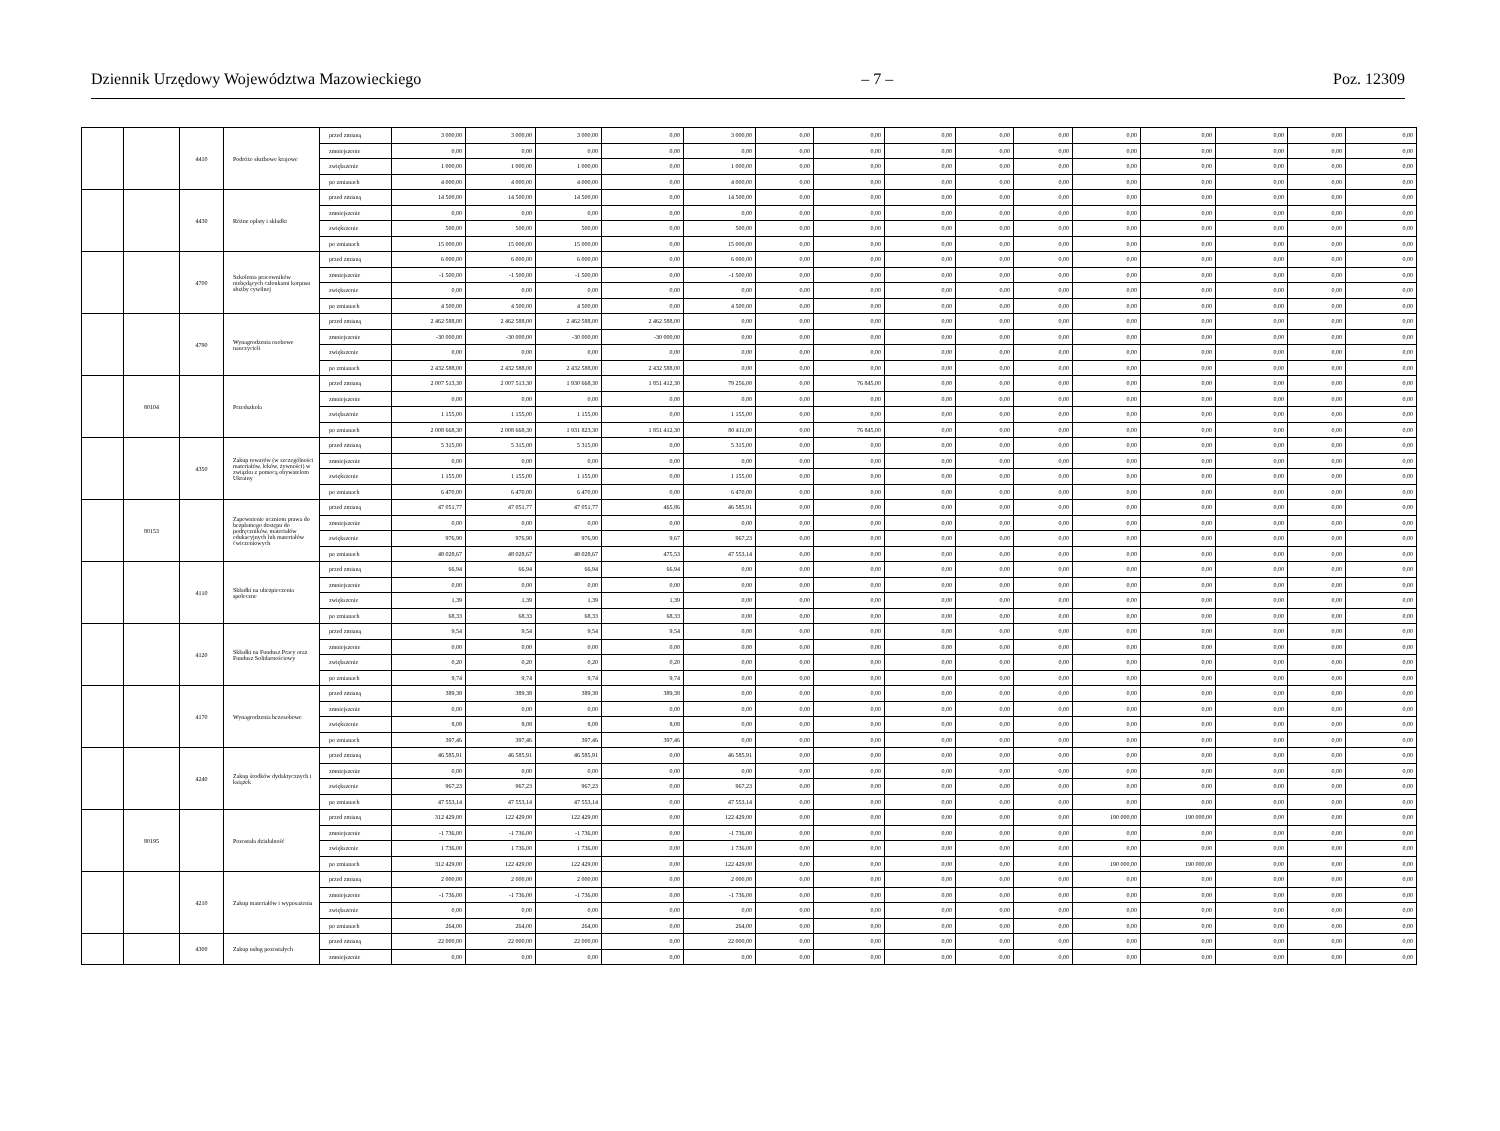Dziennik Urzędowy Województwa Mazowieckiego – 7 – Poz. 12309
| | | 4410 | Podróże służbowe krajowe | przed zmianą | 3 000,00 | 3 000,00 | 3 000,00 | 0,00 | 3 000,00 | 0,00 | 0,00 | 0,00 | 0,00 | 0,00 | 0,00 | 0,00 | 0,00 | 0,00 | 0,00 |
| | | | | zmniejszenie | 0,00 | 0,00 | 0,00 | 0,00 | 0,00 | 0,00 | 0,00 | 0,00 | 0,00 | 0,00 | 0,00 | 0,00 | 0,00 | 0,00 | 0,00 |
| | | | | zwiększenie | 1 000,00 | 1 000,00 | 1 000,00 | 0,00 | 1 000,00 | 0,00 | 0,00 | 0,00 | 0,00 | 0,00 | 0,00 | 0,00 | 0,00 | 0,00 | 0,00 |
| | | | | po zmianach | 4 000,00 | 4 000,00 | 4 000,00 | 0,00 | 4 000,00 | 0,00 | 0,00 | 0,00 | 0,00 | 0,00 | 0,00 | 0,00 | 0,00 | 0,00 | 0,00 |
| | | 4430 | Różne opłaty i składki | przed zmianą | 14 500,00 | 14 500,00 | 14 500,00 | 0,00 | 14 500,00 | 0,00 | 0,00 | 0,00 | 0,00 | 0,00 | 0,00 | 0,00 | 0,00 | 0,00 | 0,00 |
| | | | | zmniejszenie | 0,00 | 0,00 | 0,00 | 0,00 | 0,00 | 0,00 | 0,00 | 0,00 | 0,00 | 0,00 | 0,00 | 0,00 | 0,00 | 0,00 | 0,00 |
| | | | | zwiększenie | 500,00 | 500,00 | 500,00 | 0,00 | 500,00 | 0,00 | 0,00 | 0,00 | 0,00 | 0,00 | 0,00 | 0,00 | 0,00 | 0,00 | 0,00 |
| | | | | po zmianach | 15 000,00 | 15 000,00 | 15 000,00 | 0,00 | 15 000,00 | 0,00 | 0,00 | 0,00 | 0,00 | 0,00 | 0,00 | 0,00 | 0,00 | 0,00 | 0,00 |
| | | 4700 | Szkolenia pracowników niebędących członkami korpusu służby cywilnej | przed zmianą | 6 000,00 | 6 000,00 | 6 000,00 | 0,00 | 6 000,00 | 0,00 | 0,00 | 0,00 | 0,00 | 0,00 | 0,00 | 0,00 | 0,00 | 0,00 | 0,00 |
| | | | | zmniejszenie | -1 500,00 | -1 500,00 | -1 500,00 | 0,00 | -1 500,00 | 0,00 | 0,00 | 0,00 | 0,00 | 0,00 | 0,00 | 0,00 | 0,00 | 0,00 | 0,00 |
| | | | | zwiększenie | 0,00 | 0,00 | 0,00 | 0,00 | 0,00 | 0,00 | 0,00 | 0,00 | 0,00 | 0,00 | 0,00 | 0,00 | 0,00 | 0,00 | 0,00 |
| | | | | po zmianach | 4 500,00 | 4 500,00 | 4 500,00 | 0,00 | 4 500,00 | 0,00 | 0,00 | 0,00 | 0,00 | 0,00 | 0,00 | 0,00 | 0,00 | 0,00 | 0,00 |
| | | 4790 | Wynagrodzenia osobowe nauczycieli | przed zmianą | 2 462 588,00 | 2 462 588,00 | 2 462 588,00 | 2 462 588,00 | 0,00 | 0,00 | 0,00 | 0,00 | 0,00 | 0,00 | 0,00 | 0,00 | 0,00 | 0,00 | 0,00 |
| | | | | zmniejszenie | -30 000,00 | -30 000,00 | -30 000,00 | -30 000,00 | 0,00 | 0,00 | 0,00 | 0,00 | 0,00 | 0,00 | 0,00 | 0,00 | 0,00 | 0,00 | 0,00 |
| | | | | zwiększenie | 0,00 | 0,00 | 0,00 | 0,00 | 0,00 | 0,00 | 0,00 | 0,00 | 0,00 | 0,00 | 0,00 | 0,00 | 0,00 | 0,00 | 0,00 |
| | | | | po zmianach | 2 432 588,00 | 2 432 588,00 | 2 432 588,00 | 2 432 588,00 | 0,00 | 0,00 | 0,00 | 0,00 | 0,00 | 0,00 | 0,00 | 0,00 | 0,00 | 0,00 | 0,00 |
| | 80104 | | Przedszkola | przed zmianą | 2 007 513,30 | 2 007 513,30 | 1 930 668,30 | 1 851 412,30 | 79 256,00 | 0,00 | 76 845,00 | 0,00 | 0,00 | 0,00 | 0,00 | 0,00 | 0,00 | 0,00 | 0,00 |
| | | | | zmniejszenie | 0,00 | 0,00 | 0,00 | 0,00 | 0,00 | 0,00 | 0,00 | 0,00 | 0,00 | 0,00 | 0,00 | 0,00 | 0,00 | 0,00 | 0,00 |
| | | | | zwiększenie | 1 155,00 | 1 155,00 | 1 155,00 | 0,00 | 1 155,00 | 0,00 | 0,00 | 0,00 | 0,00 | 0,00 | 0,00 | 0,00 | 0,00 | 0,00 | 0,00 |
| | | | | po zmianach | 2 008 668,30 | 2 008 668,30 | 1 931 823,30 | 1 851 412,30 | 80 411,00 | 0,00 | 76 845,00 | 0,00 | 0,00 | 0,00 | 0,00 | 0,00 | 0,00 | 0,00 | 0,00 |
| | | 4350 | Zakup towarów (w szczególności materiałów, leków, żywności) w związku z pomocą obywatelom Ukrainy | przed zmianą | 5 315,00 | 5 315,00 | 5 315,00 | 0,00 | 5 315,00 | 0,00 | 0,00 | 0,00 | 0,00 | 0,00 | 0,00 | 0,00 | 0,00 | 0,00 | 0,00 |
| | | | | zmniejszenie | 0,00 | 0,00 | 0,00 | 0,00 | 0,00 | 0,00 | 0,00 | 0,00 | 0,00 | 0,00 | 0,00 | 0,00 | 0,00 | 0,00 | 0,00 |
| | | | | zwiększenie | 1 155,00 | 1 155,00 | 1 155,00 | 0,00 | 1 155,00 | 0,00 | 0,00 | 0,00 | 0,00 | 0,00 | 0,00 | 0,00 | 0,00 | 0,00 | 0,00 |
| | | | | po zmianach | 6 470,00 | 6 470,00 | 6 470,00 | 0,00 | 6 470,00 | 0,00 | 0,00 | 0,00 | 0,00 | 0,00 | 0,00 | 0,00 | 0,00 | 0,00 | 0,00 |
| | 80153 | | Zapewnienie uczniom prawa do bezpłatnego dostępu do podręczników, materiałów edukacyjnych lub materiałów ćwiczeniowych | przed zmianą | 47 051,77 | 47 051,77 | 47 051,77 | 465,86 | 46 585,91 | 0,00 | 0,00 | 0,00 | 0,00 | 0,00 | 0,00 | 0,00 | 0,00 | 0,00 | 0,00 |
| | | | | zmniejszenie | 0,00 | 0,00 | 0,00 | 0,00 | 0,00 | 0,00 | 0,00 | 0,00 | 0,00 | 0,00 | 0,00 | 0,00 | 0,00 | 0,00 | 0,00 |
| | | | | zwiększenie | 976,90 | 976,90 | 976,90 | 9,67 | 967,23 | 0,00 | 0,00 | 0,00 | 0,00 | 0,00 | 0,00 | 0,00 | 0,00 | 0,00 | 0,00 |
| | | | | po zmianach | 48 028,67 | 48 028,67 | 48 028,67 | 475,53 | 47 553,14 | 0,00 | 0,00 | 0,00 | 0,00 | 0,00 | 0,00 | 0,00 | 0,00 | 0,00 | 0,00 |
| | | 4110 | Składki na ubezpieczenia społeczne | przed zmianą | 66,94 | 66,94 | 66,94 | 66,94 | 0,00 | 0,00 | 0,00 | 0,00 | 0,00 | 0,00 | 0,00 | 0,00 | 0,00 | 0,00 | 0,00 |
| | | | | zmniejszenie | 0,00 | 0,00 | 0,00 | 0,00 | 0,00 | 0,00 | 0,00 | 0,00 | 0,00 | 0,00 | 0,00 | 0,00 | 0,00 | 0,00 | 0,00 |
| | | | | zwiększenie | 1,39 | 1,39 | 1,39 | 1,39 | 0,00 | 0,00 | 0,00 | 0,00 | 0,00 | 0,00 | 0,00 | 0,00 | 0,00 | 0,00 | 0,00 |
| | | | | po zmianach | 68,33 | 68,33 | 68,33 | 68,33 | 0,00 | 0,00 | 0,00 | 0,00 | 0,00 | 0,00 | 0,00 | 0,00 | 0,00 | 0,00 | 0,00 |
| | | 4120 | Składki na Fundusz Pracy oraz Fundusz Solidarnościowy | przed zmianą | 9,54 | 9,54 | 9,54 | 9,54 | 0,00 | 0,00 | 0,00 | 0,00 | 0,00 | 0,00 | 0,00 | 0,00 | 0,00 | 0,00 | 0,00 |
| | | | | zmniejszenie | 0,00 | 0,00 | 0,00 | 0,00 | 0,00 | 0,00 | 0,00 | 0,00 | 0,00 | 0,00 | 0,00 | 0,00 | 0,00 | 0,00 | 0,00 |
| | | | | zwiększenie | 0,20 | 0,20 | 0,20 | 0,20 | 0,00 | 0,00 | 0,00 | 0,00 | 0,00 | 0,00 | 0,00 | 0,00 | 0,00 | 0,00 | 0,00 |
| | | | | po zmianach | 9,74 | 9,74 | 9,74 | 9,74 | 0,00 | 0,00 | 0,00 | 0,00 | 0,00 | 0,00 | 0,00 | 0,00 | 0,00 | 0,00 | 0,00 |
| | | 4170 | Wynagrodzenia bezosobowe | przed zmianą | 389,38 | 389,38 | 389,38 | 389,38 | 0,00 | 0,00 | 0,00 | 0,00 | 0,00 | 0,00 | 0,00 | 0,00 | 0,00 | 0,00 | 0,00 |
| | | | | zmniejszenie | 0,00 | 0,00 | 0,00 | 0,00 | 0,00 | 0,00 | 0,00 | 0,00 | 0,00 | 0,00 | 0,00 | 0,00 | 0,00 | 0,00 | 0,00 |
| | | | | zwiększenie | 8,08 | 8,08 | 8,08 | 8,08 | 0,00 | 0,00 | 0,00 | 0,00 | 0,00 | 0,00 | 0,00 | 0,00 | 0,00 | 0,00 | 0,00 |
| | | | | po zmianach | 397,46 | 397,46 | 397,46 | 397,46 | 0,00 | 0,00 | 0,00 | 0,00 | 0,00 | 0,00 | 0,00 | 0,00 | 0,00 | 0,00 | 0,00 |
| | | 4240 | Zakup środków dydaktycznych i książek | przed zmianą | 46 585,91 | 46 585,91 | 46 585,91 | 0,00 | 46 585,91 | 0,00 | 0,00 | 0,00 | 0,00 | 0,00 | 0,00 | 0,00 | 0,00 | 0,00 | 0,00 |
| | | | | zmniejszenie | 0,00 | 0,00 | 0,00 | 0,00 | 0,00 | 0,00 | 0,00 | 0,00 | 0,00 | 0,00 | 0,00 | 0,00 | 0,00 | 0,00 | 0,00 |
| | | | | zwiększenie | 967,23 | 967,23 | 967,23 | 0,00 | 967,23 | 0,00 | 0,00 | 0,00 | 0,00 | 0,00 | 0,00 | 0,00 | 0,00 | 0,00 | 0,00 |
| | | | | po zmianach | 47 553,14 | 47 553,14 | 47 553,14 | 0,00 | 47 553,14 | 0,00 | 0,00 | 0,00 | 0,00 | 0,00 | 0,00 | 0,00 | 0,00 | 0,00 | 0,00 |
| | 80195 | | Pozostała działalność | przed zmianą | 312 429,00 | 122 429,00 | 122 429,00 | 0,00 | 122 429,00 | 0,00 | 0,00 | 0,00 | 0,00 | 0,00 | 190 000,00 | 190 000,00 | 0,00 | 0,00 | 0,00 |
| | | | | zmniejszenie | -1 736,00 | -1 736,00 | -1 736,00 | 0,00 | -1 736,00 | 0,00 | 0,00 | 0,00 | 0,00 | 0,00 | 0,00 | 0,00 | 0,00 | 0,00 | 0,00 |
| | | | | zwiększenie | 1 736,00 | 1 736,00 | 1 736,00 | 0,00 | 1 736,00 | 0,00 | 0,00 | 0,00 | 0,00 | 0,00 | 0,00 | 0,00 | 0,00 | 0,00 | 0,00 |
| | | | | po zmianach | 312 429,00 | 122 429,00 | 122 429,00 | 0,00 | 122 429,00 | 0,00 | 0,00 | 0,00 | 0,00 | 0,00 | 190 000,00 | 190 000,00 | 0,00 | 0,00 | 0,00 |
| | | 4210 | Zakup materiałów i wyposażenia | przed zmianą | 2 000,00 | 2 000,00 | 2 000,00 | 0,00 | 2 000,00 | 0,00 | 0,00 | 0,00 | 0,00 | 0,00 | 0,00 | 0,00 | 0,00 | 0,00 | 0,00 |
| | | | | zmniejszenie | -1 736,00 | -1 736,00 | -1 736,00 | 0,00 | -1 736,00 | 0,00 | 0,00 | 0,00 | 0,00 | 0,00 | 0,00 | 0,00 | 0,00 | 0,00 | 0,00 |
| | | | | zwiększenie | 0,00 | 0,00 | 0,00 | 0,00 | 0,00 | 0,00 | 0,00 | 0,00 | 0,00 | 0,00 | 0,00 | 0,00 | 0,00 | 0,00 | 0,00 |
| | | | | po zmianach | 264,00 | 264,00 | 264,00 | 0,00 | 264,00 | 0,00 | 0,00 | 0,00 | 0,00 | 0,00 | 0,00 | 0,00 | 0,00 | 0,00 | 0,00 |
| | | 4300 | Zakup usług pozostałych | przed zmianą | 22 000,00 | 22 000,00 | 22 000,00 | 0,00 | 22 000,00 | 0,00 | 0,00 | 0,00 | 0,00 | 0,00 | 0,00 | 0,00 | 0,00 | 0,00 | 0,00 |
| | | | | zmniejszenie | 0,00 | 0,00 | 0,00 | 0,00 | 0,00 | 0,00 | 0,00 | 0,00 | 0,00 | 0,00 | 0,00 | 0,00 | 0,00 | 0,00 | 0,00 |